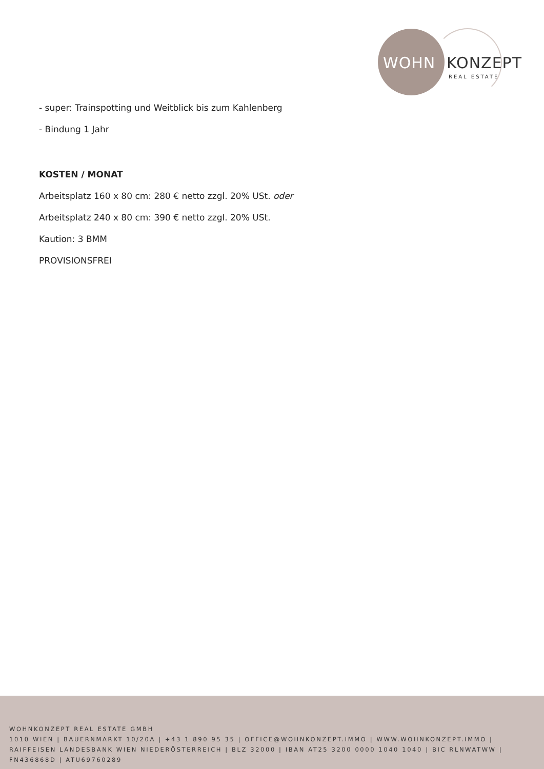WOHN KONZEPT
REAL ESTATE
- super: Trainspotting und Weitblick bis zum Kahlenberg
- Bindung 1 Jahr
KOSTEN / MONAT
Arbeitsplatz 160 x 80 cm: 280 € netto zzgl. 20% USt. oder
Arbeitsplatz 240 x 80 cm: 390 € netto zzgl. 20% USt.
Kaution: 3 BMM
PROVISIONSFREI
WOHNKONZEPT REAL ESTATE GMBH
1010 WIEN | BAUERNMARKT 10/20A | +43 1 890 95 35 | OFFICE@WOHNKONZEPT.IMMO | WWW.WOHNKONZEPT.IMMO | RAIFFEISEN LANDESBANK WIEN NIEDERÖSTERREICH | BLZ 32000 | IBAN AT25 3200 0000 1040 1040 | BIC RLNWATWW | FN436868D | ATU69760289